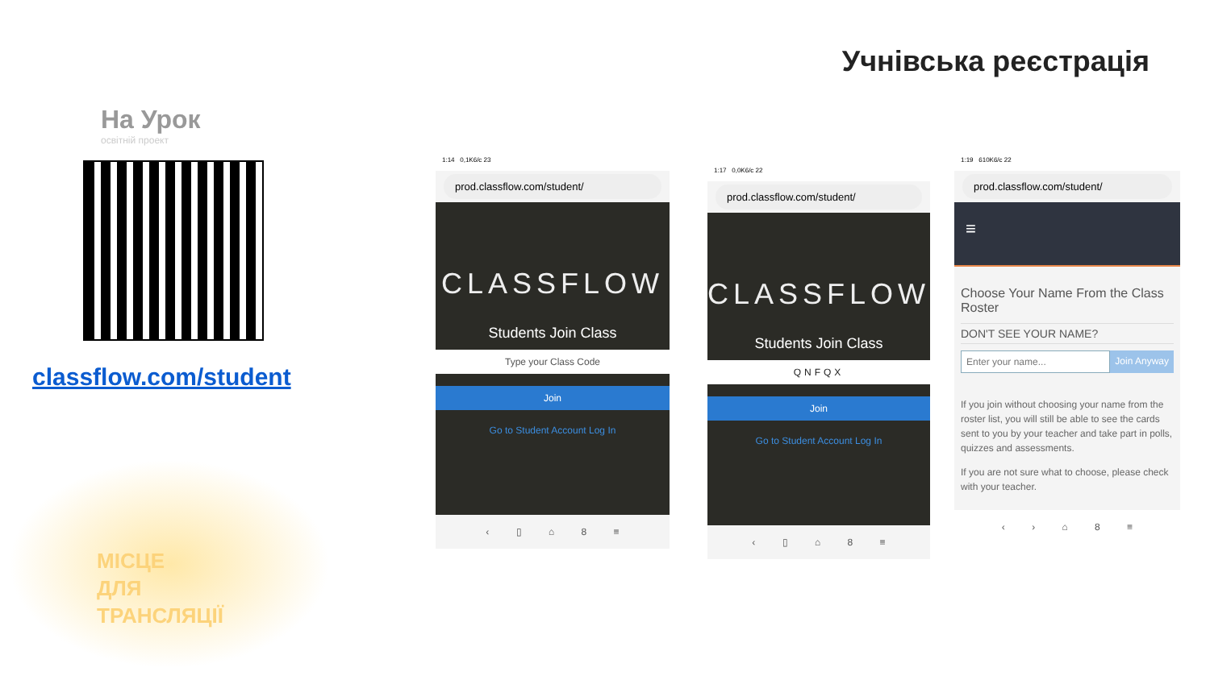Учнівська реєстрація
На Урок
освітній проект
classflow.com/student
МІСЦЕ
ДЛЯ
ТРАНСЛЯЦІЇ
1:14 0,1K6/c 23
prod.classflow.com/student/
CLASSFLOW
Students Join Class
Type your Class Code
Join
Go to Student Account Log In
‹ ▯ ⌂ 8 ≡
1:17 0,0K6/c 22
prod.classflow.com/student/
CLASSFLOW
Students Join Class
QNFQX
Join
Go to Student Account Log In
‹ ▯ ⌂ 8 ≡
1:19 610K6/c 22
prod.classflow.com/student/
≡
Choose Your Name From the Class Roster
DON'T SEE YOUR NAME?
Enter your name... Join Anyway
If you join without choosing your name from the roster list, you will still be able to see the cards sent to you by your teacher and take part in polls, quizzes and assessments.
If you are not sure what to choose, please check with your teacher.
‹ › ⌂ 8 ≡